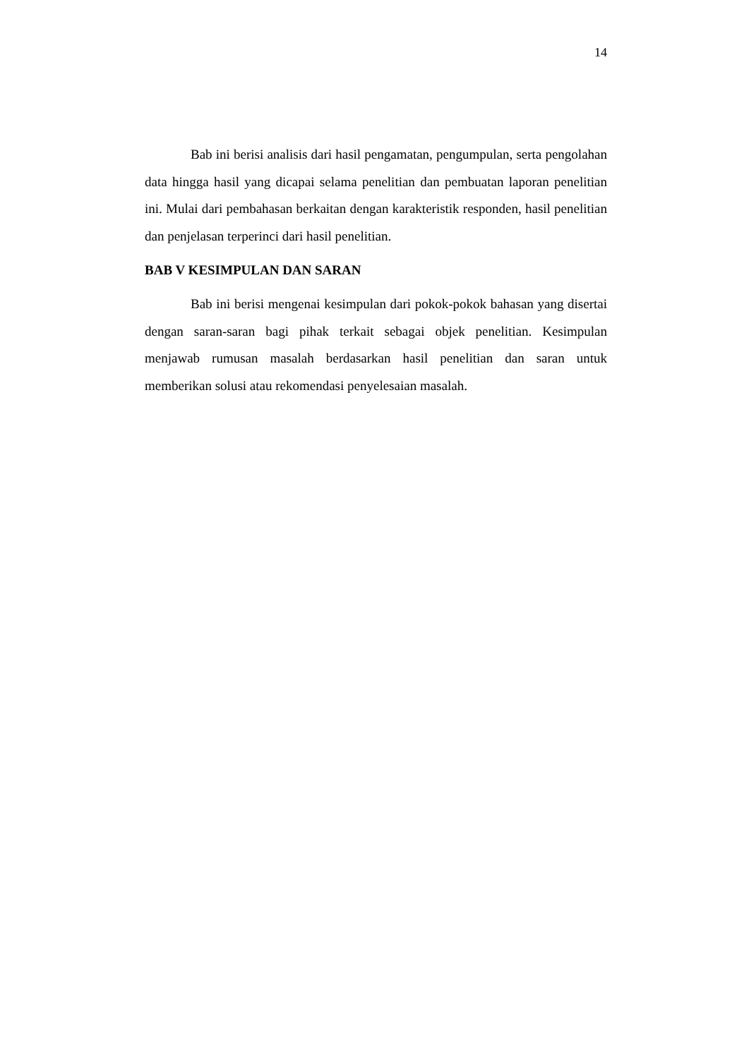14
Bab ini berisi analisis dari hasil pengamatan, pengumpulan, serta pengolahan data hingga hasil yang dicapai selama penelitian dan pembuatan laporan penelitian ini. Mulai dari pembahasan berkaitan dengan karakteristik responden, hasil penelitian dan penjelasan terperinci dari hasil penelitian.
BAB V KESIMPULAN DAN SARAN
Bab ini berisi mengenai kesimpulan dari pokok-pokok bahasan yang disertai dengan saran-saran bagi pihak terkait sebagai objek penelitian. Kesimpulan menjawab rumusan masalah berdasarkan hasil penelitian dan saran untuk memberikan solusi atau rekomendasi penyelesaian masalah.